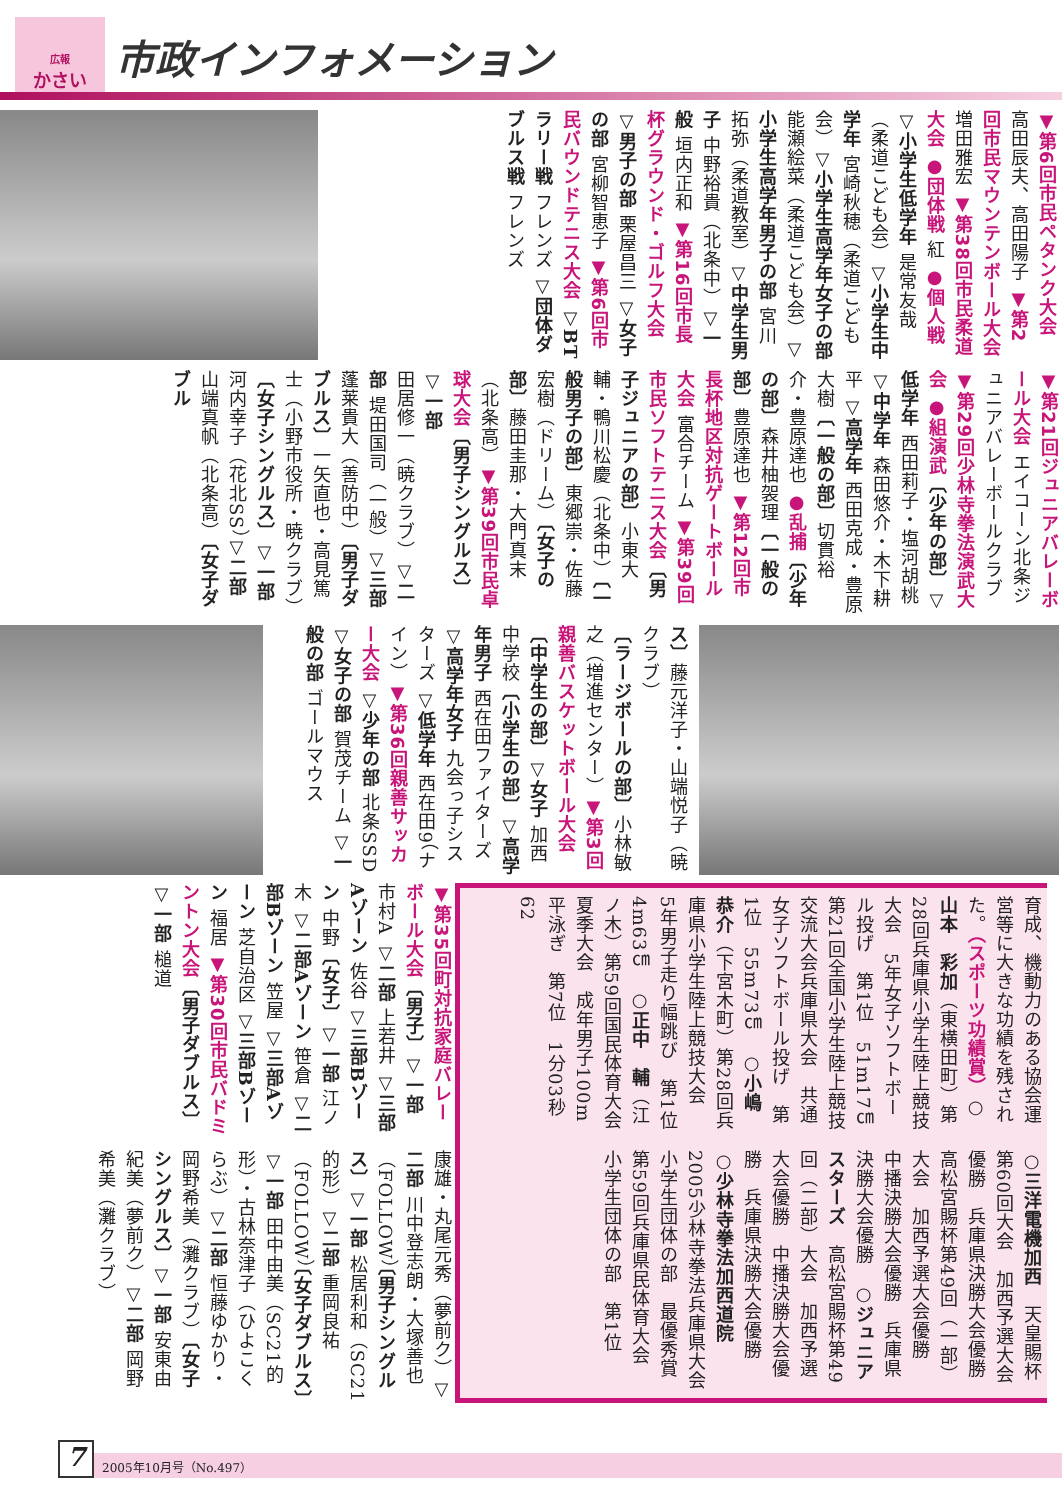広報
かさい
市政インフォメーション
▼第6回市民ペタンク大会 高田辰夫、高田陽子 ▼第2回市民マウンテンボール大会 増田雅宏 ▼第38回市民柔道大会 ●団体戦 紅 ●個人戦 ▽小学生低学年 是常友哉（柔道こども会）▽小学生中学年 宮崎秋穂（柔道こども会）▽小学生高学年女子の部 能瀬絵菜（柔道こども会）▽小学生高学年男子の部 宮川拓弥（柔道教室）▽中学生男子 中野裕貴（北条中）▽一般 垣内正和 ▼第16回市長杯グラウンド・ゴルフ大会 ▽男子の部 栗屋昌三 ▽女子の部 宮柳智恵子 ▼第6回市民バウンドテニス大会 ▽BTラリー戦 フレンズ ▽団体ダブルス戦 フレンズ
▼第21回ジュニアバレーボール大会 エイコーン北条ジュニアバレーボールクラブ ▼第29回少林寺拳法演武大会 ●組演武〔少年の部〕▽低学年 西田莉子・塩河胡桃 ▽中学年 森田悠介・木下耕平 ▽高学年 西田克成・豊原大樹〔一般の部〕切貫裕介・豊原達也 ●乱捕〔少年の部〕森井柚袈理〔一般の部〕豊原達也 ▼第12回市長杯地区対抗ゲートボール大会 富合チーム ▼第39回市民ソフトテニス大会〔男子ジュニアの部〕小東大輔・鴨川松慶（北条中）〔一般男子の部〕東郷崇・佐藤宏樹（ドリーム）〔女子の部〕藤田圭那・大門真末（北条高）▼第39回市民卓球大会〔男子シングルス〕▽一部 田居修一（暁クラブ）▽二部 堤田国司（一般）▽三部 蓬莱貴大（善防中）〔男子ダブルス〕一矢直也・高見篤士（小野市役所・暁クラブ）〔女子シングルス〕▽一部 河内幸子（花北SS）▽二部 山端真帆（北条高）〔女子ダブル
ス〕藤元洋子・山端悦子（暁クラブ）〔ラージボールの部〕小林敏之（増進センター）▼第3回親善バスケットボール大会〔中学生の部〕▽女子 加西中学校〔小学生の部〕▽高学年男子 西在田ファイターズ ▽高学年女子 九会っ子シスターズ ▽低学年 西在田9（ナイン）▼第36回親善サッカー大会 ▽少年の部 北条SSD ▽女子の部 賀茂チーム ▽一般の部 ゴールマウス
▼第35回町対抗家庭バレーボール大会〔男子〕▽一部 市村A ▽二部 上若井 ▽三部Aゾーン 佐谷 ▽三部Bゾーン 中野〔女子〕▽一部 江ノ木 ▽二部Aゾーン 笹倉 ▽二部Bゾーン 笠屋 ▽三部Aゾーン 芝自治区 ▽三部Bゾーン 福居 ▼第30回市民バドミントン大会〔男子ダブルス〕▽一部 槌道
康雄・丸尾元秀（夢前ク）▽二部 川中登志朗・大塚善也（FOLLOW）〔男子シングルス〕▽一部 松居利和（SC21的形）▽二部 重岡良祐（FOLLOW）〔女子ダブルス〕▽一部 田中由美（SC21的形）・古林奈津子（ひよこくらぶ）▽二部 恒藤ゆかり・岡野希美（灘クラブ）〔女子シングルス〕▽一部 安東由紀美（夢前ク）▽二部 岡野希美（灘クラブ）
育成、機動力のある協会運営等に大きな功績を残された。（スポーツ功績賞）○山本　彩加（東横田町）第28回兵庫県小学生陸上競技大会　5年女子ソフトボール投げ　第1位　51m17㎝　第21回全国小学生陸上競技交流大会兵庫県大会　共通女子ソフトボール投げ　第1位　55m73㎝　○小嶋　恭介（下宮木町）第28回兵庫県小学生陸上競技大会　5年男子走り幅跳び　第1位　4m63㎝　○正中　輔（江ノ木）第59回国民体育大会夏季大会　成年男子100m平泳ぎ　第7位　1分03秒62
○三洋電機加西　天皇賜杯第60回大会　加西予選大会優勝　兵庫県決勝大会優勝　高松宮賜杯第49回（一部）大会　加西予選大会優勝　中播決勝大会優勝　兵庫県決勝大会優勝　○ジュニアスターズ　高松宮賜杯第49回（二部）大会　加西予選大会優勝　中播決勝大会優勝　兵庫県決勝大会優勝　○少林寺拳法加西道院　2005少林寺拳法兵庫県大会　小学生団体の部　最優秀賞　第59回兵庫県民体育大会　小学生団体の部　第1位
7
2005年10月号（No.497）